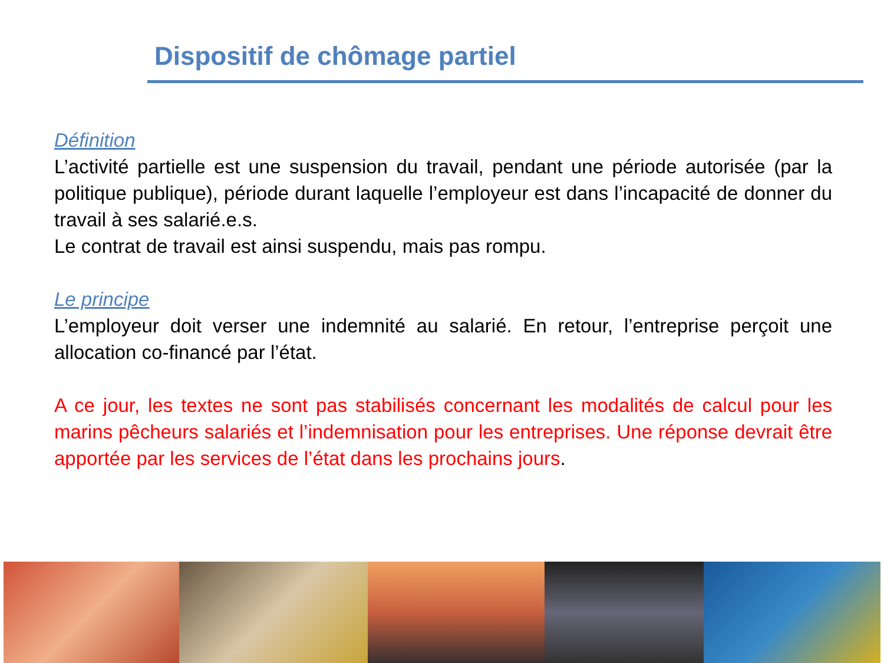Dispositif de chômage partiel
Définition
L’activité partielle est une suspension du travail, pendant une période autorisée (par la politique publique), période durant laquelle l’employeur est dans l’incapacité de donner du travail à ses salarié.e.s.
Le contrat de travail est ainsi suspendu, mais pas rompu.
Le principe
L’employeur doit verser une indemnité au salarié. En retour, l’entreprise perçoit une allocation co-financé par l’état.
A ce jour, les textes ne sont pas stabilisés concernant les modalités de calcul pour les marins pêcheurs salariés et l’indemnisation pour les entreprises. Une réponse devrait être apportée par les services de l’état dans les prochains jours.